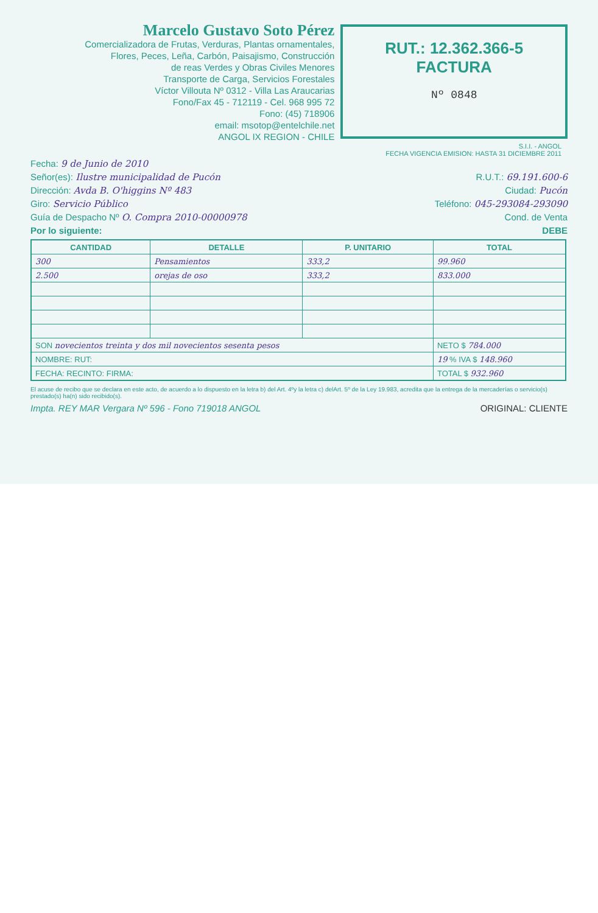Marcelo Gustavo Soto Pérez
Comercializadora de Frutas, Verduras, Plantas ornamentales,
Flores, Peces, Leña, Carbón, Paisajismo, Construcción
de reas Verdes y Obras Civiles Menores
Transporte de Carga, Servicios Forestales
Víctor Villouta Nº 0312 - Villa Las Araucarias
Fono/Fax 45 - 712119 - Cel. 968 995 72
Fono: (45) 718906
email: msotop@entelchile.net
ANGOL IX REGION - CHILE
RUT.: 12.362.366-5
FACTURA
Nº 0848
S.I.I. - ANGOL
FECHA VIGENCIA EMISION: HASTA 31 DICIEMBRE 2011
Fecha: 9 de Junio de 2010
Señor(es): Ilustre municipalidad de Pucón R.U.T.: 69.191.600-6
Dirección: Avda B. O'higgins Nº 483 Ciudad: Pucón
Giro: Servicio Público Teléfono: 045-293084-293090
Guía de Despacho Nº O. Compra 2010-00000978 Cond. de Venta
Por lo siguiente: DEBE
| CANTIDAD | DETALLE | P. UNITARIO | TOTAL |
| --- | --- | --- | --- |
| 300 | Pensamientos | 333,2 | 99.960 |
| 2.500 | orejas de oso | 333,2 | 833.000 |
| SON novecientos treinta y dos mil novecientos sesenta pesos | | | NETO $ 784.000 |
| NOMBRE: RUT: | | | 19 % IVA $ 148.960 |
| FECHA: RECINTO: FIRMA: | | | TOTAL $ 932.960 |
El acuse de recibo que se declara en este acto, de acuerdo a lo dispuesto en la letra b) del Art. 4ºy la letra c) delArt. 5º de la Ley 19.983, acredita que la entrega de la mercaderías o servicio(s) prestado(s) ha(n) sido recibido(s).
Impta. REY MAR Vergara Nº 596 - Fono 719018 ANGOL ORIGINAL: CLIENTE